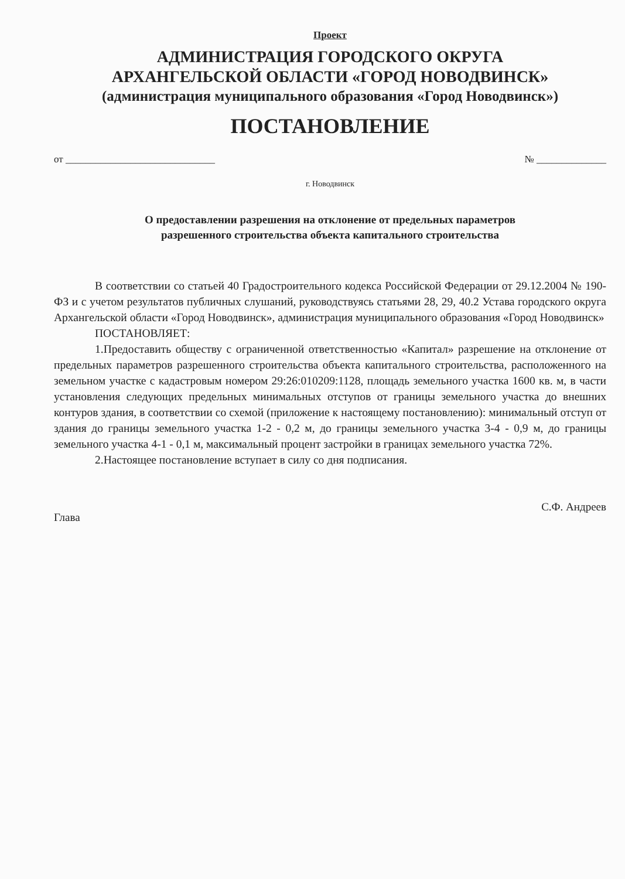Проект
АДМИНИСТРАЦИЯ ГОРОДСКОГО ОКРУГА
АРХАНГЕЛЬСКОЙ ОБЛАСТИ «ГОРОД НОВОДВИНСК»
(администрация муниципального образования «Город Новодвинск»)
ПОСТАНОВЛЕНИЕ
от ______________________________ № ______________
г. Новодвинск
О предоставлении разрешения на отклонение от предельных параметров
разрешенного строительства объекта капитального строительства
В соответствии со статьей 40 Градостроительного кодекса Российской Федерации от 29.12.2004 № 190-ФЗ и с учетом результатов публичных слушаний, руководствуясь статьями 28, 29, 40.2 Устава городского округа Архангельской области «Город Новодвинск», администрация муниципального образования «Город Новодвинск»
ПОСТАНОВЛЯЕТ:
1.Предоставить обществу с ограниченной ответственностью «Капитал» разрешение на отклонение от предельных параметров разрешенного строительства объекта капитального строительства, расположенного на земельном участке с кадастровым номером 29:26:010209:1128, площадь земельного участка 1600 кв. м, в части установления следующих предельных минимальных отступов от границы земельного участка до внешних контуров здания, в соответствии со схемой (приложение к настоящему постановлению): минимальный отступ от здания до границы земельного участка 1-2 - 0,2 м, до границы земельного участка 3-4 - 0,9 м, до границы земельного участка 4-1 - 0,1 м, максимальный процент застройки в границах земельного участка 72%.
2.Настоящее постановление вступает в силу со дня подписания.
Глава С.Ф. Андреев